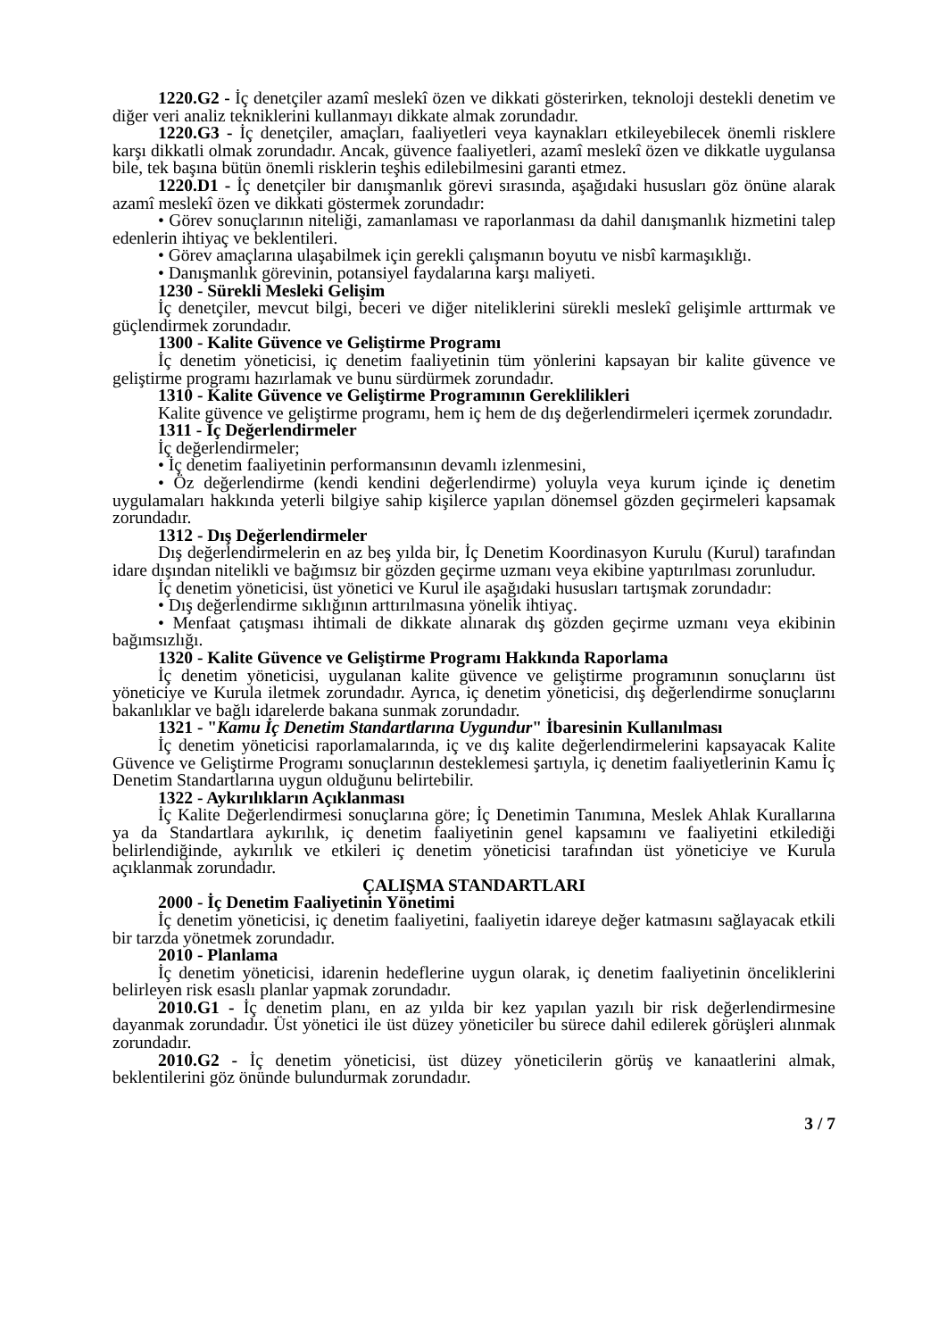1220.G2 - İç denetçiler azamî meslekî özen ve dikkati gösterirken, teknoloji destekli denetim ve diğer veri analiz tekniklerini kullanmayı dikkate almak zorundadır.
1220.G3 - İç denetçiler, amaçları, faaliyetleri veya kaynakları etkileyebilecek önemli risklere karşı dikkatli olmak zorundadır. Ancak, güvence faaliyetleri, azamî meslekî özen ve dikkatle uygulansa bile, tek başına bütün önemli risklerin teşhis edilebilmesini garanti etmez.
1220.D1 - İç denetçiler bir danışmanlık görevi sırasında, aşağıdaki hususları göz önüne alarak azamî meslekî özen ve dikkati göstermek zorundadır:
• Görev sonuçlarının niteliği, zamanlaması ve raporlanması da dahil danışmanlık hizmetini talep edenlerin ihtiyaç ve beklentileri.
• Görev amaçlarına ulaşabilmek için gerekli çalışmanın boyutu ve nisbî karmaşıklığı.
• Danışmanlık görevinin, potansiyel faydalarına karşı maliyeti.
1230 - Sürekli Mesleki Gelişim
İç denetçiler, mevcut bilgi, beceri ve diğer niteliklerini sürekli meslekî gelişimle arttırmak ve güçlendirmek zorundadır.
1300 - Kalite Güvence ve Geliştirme Programı
İç denetim yöneticisi, iç denetim faaliyetinin tüm yönlerini kapsayan bir kalite güvence ve geliştirme programı hazırlamak ve bunu sürdürmek zorundadır.
1310 - Kalite Güvence ve Geliştirme Programının Gereklilikleri
Kalite güvence ve geliştirme programı, hem iç hem de dış değerlendirmeleri içermek zorundadır.
1311 - İç Değerlendirmeler
İç değerlendirmeler;
• İç denetim faaliyetinin performansının devamlı izlenmesini,
• Öz değerlendirme (kendi kendini değerlendirme) yoluyla veya kurum içinde iç denetim uygulamaları hakkında yeterli bilgiye sahip kişilerce yapılan dönemsel gözden geçirmeleri kapsamak zorundadır.
1312 - Dış Değerlendirmeler
Dış değerlendirmelerin en az beş yılda bir, İç Denetim Koordinasyon Kurulu (Kurul) tarafından idare dışından nitelikli ve bağımsız bir gözden geçirme uzmanı veya ekibine yaptırılması zorunludur.
İç denetim yöneticisi, üst yönetici ve Kurul ile aşağıdaki hususları tartışmak zorundadır:
• Dış değerlendirme sıklığının arttırılmasına yönelik ihtiyaç.
• Menfaat çatışması ihtimali de dikkate alınarak dış gözden geçirme uzmanı veya ekibinin bağımsızlığı.
1320 - Kalite Güvence ve Geliştirme Programı Hakkında Raporlama
İç denetim yöneticisi, uygulanan kalite güvence ve geliştirme programının sonuçlarını üst yöneticiye ve Kurula iletmek zorundadır. Ayrıca, iç denetim yöneticisi, dış değerlendirme sonuçlarını bakanlıklar ve bağlı idarelerde bakana sunmak zorundadır.
1321 - "Kamu İç Denetim Standartlarına Uygundur" İbaresinin Kullanılması
İç denetim yöneticisi raporlamalarında, iç ve dış kalite değerlendirmelerini kapsayacak Kalite Güvence ve Geliştirme Programı sonuçlarının desteklemesi şartıyla, iç denetim faaliyetlerinin Kamu İç Denetim Standartlarına uygun olduğunu belirtebilir.
1322 - Aykırılıkların Açıklanması
İç Kalite Değerlendirmesi sonuçlarına göre; İç Denetimin Tanımına, Meslek Ahlak Kurallarına ya da Standartlara aykırılık, iç denetim faaliyetinin genel kapsamını ve faaliyetini etkilediği belirlendiğinde, aykırılık ve etkileri iç denetim yöneticisi tarafından üst yöneticiye ve Kurula açıklanmak zorundadır.
ÇALIŞMA STANDARTLARI
2000 - İç Denetim Faaliyetinin Yönetimi
İç denetim yöneticisi, iç denetim faaliyetini, faaliyetin idareye değer katmasını sağlayacak etkili bir tarzda yönetmek zorundadır.
2010 - Planlama
İç denetim yöneticisi, idarenin hedeflerine uygun olarak, iç denetim faaliyetinin önceliklerini belirleyen risk esaslı planlar yapmak zorundadır.
2010.G1 - İç denetim planı, en az yılda bir kez yapılan yazılı bir risk değerlendirmesine dayanmak zorundadır. Üst yönetici ile üst düzey yöneticiler bu sürece dahil edilerek görüşleri alınmak zorundadır.
2010.G2 - İç denetim yöneticisi, üst düzey yöneticilerin görüş ve kanaatlerini almak, beklentilerini göz önünde bulundurmak zorundadır.
3 / 7